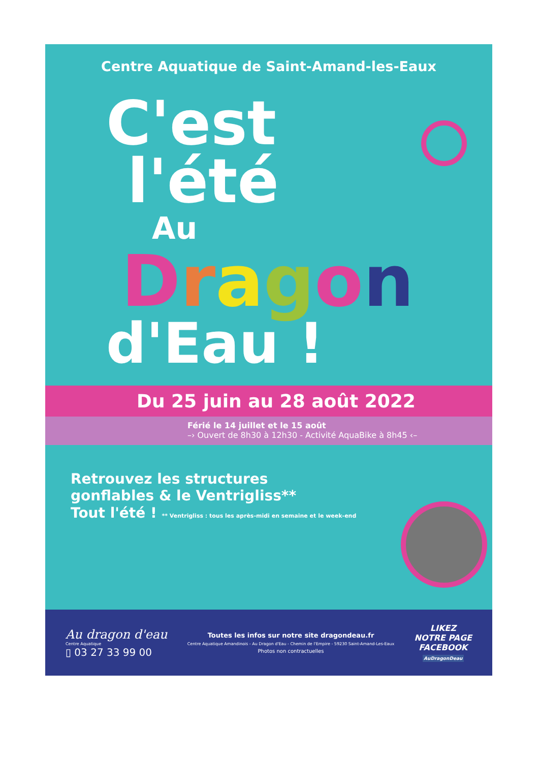Centre Aquatique de Saint-Amand-les-Eaux
C'est
l'été
Au
Dragon
d'Eau !
Du 25 juin au 28 août 2022
Férié le 14 juillet et le 15 août
–› Ouvert de 8h30 à 12h30 - Activité AquaBike à 8h45 ‹–
Retrouvez les structures
gonflables & le Ventrigliss**
Tout l'été ! ** Ventrigliss : tous les après-midi en semaine et le week-end
Au dragon d'eau
Centre Aquatique
▯ 03 27 33 99 00
Toutes les infos sur notre site dragondeau.fr
Centre Aquatique Amandinois - Au Dragon d'Eau - Chemin de l'Empire - 59230 Saint-Amand-Les-Eaux
Photos non contractuelles
LIKEZ
NOTRE PAGE
FACEBOOK
AuDragonDeau